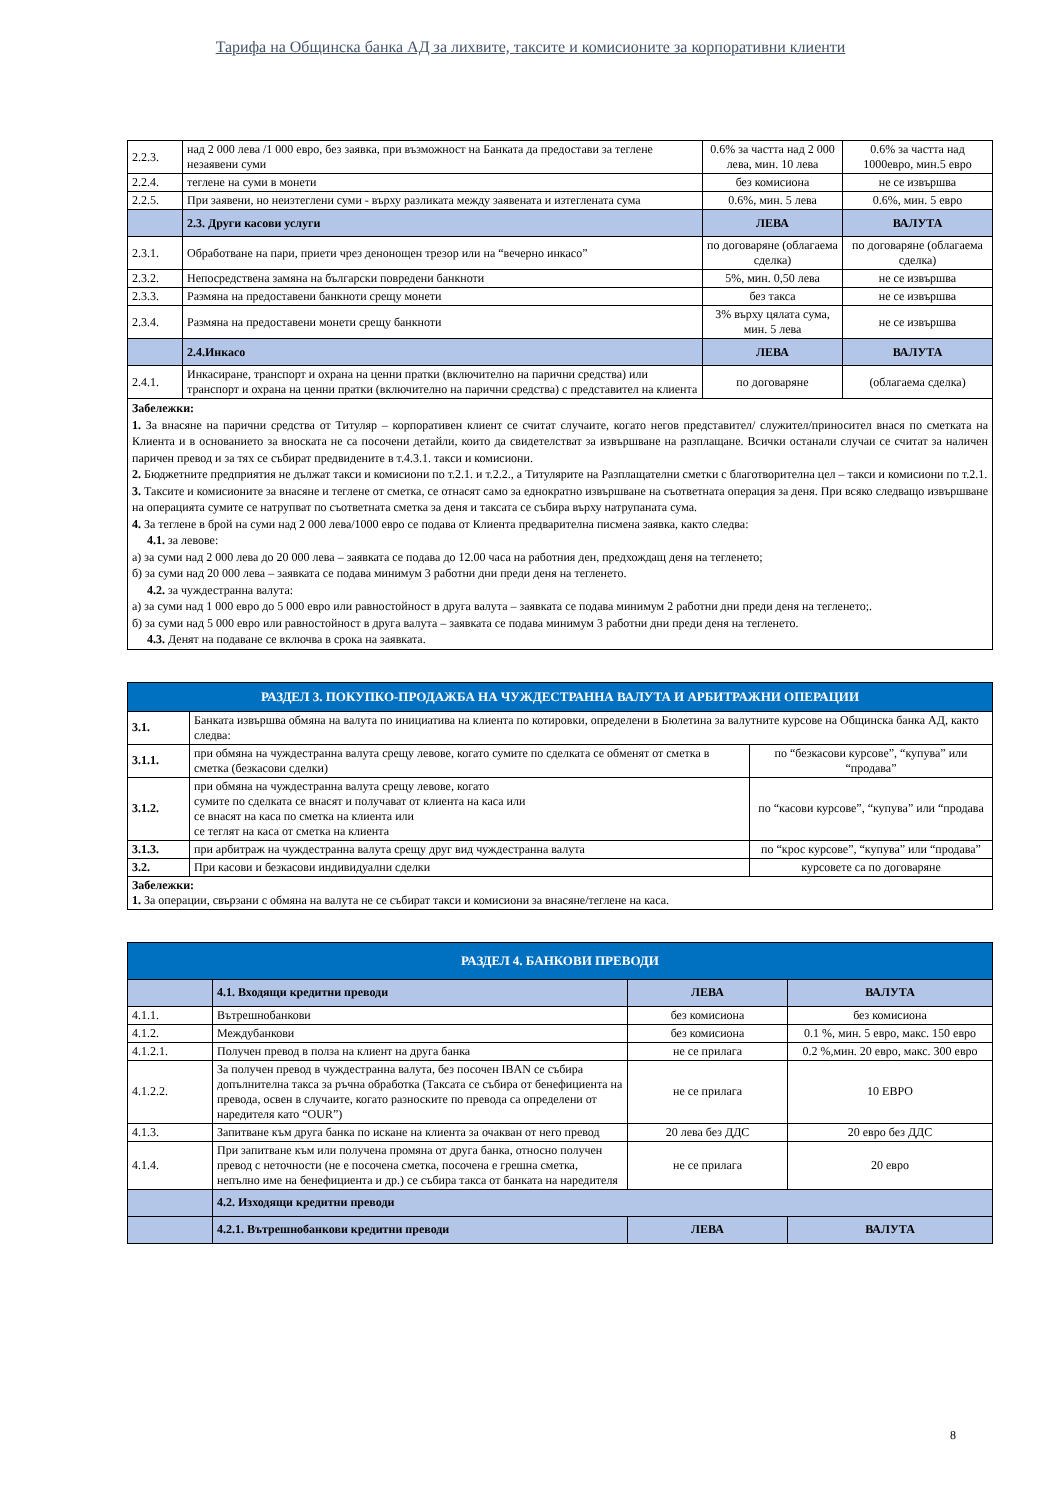Тарифа на Общинска банка АД за лихвите, таксите и комисионите за корпоративни клиенти
| 2.2.3. | над 2 000 лева /1 000 евро, без заявка, при възможност на Банката да предостави за теглене незаявени суми | 0.6% за частта над 2 000 лева, мин. 10 лева | 0.6% за частта над 1000евро, мин.5 евро |
| 2.2.4. | теглене на суми в монети | без комисиона | не се извършва |
| 2.2.5. | При заявени, но неизтеглени суми - върху разликата между заявената и изтеглената сума | 0.6%, мин. 5 лева | 0.6%, мин. 5 евро |
| | 2.3. Други касови услуги | ЛЕВА | ВАЛУТА |
| 2.3.1. | Обработване на пари, приети чрез денонощен трезор или на “вечерно инкасо” | по договаряне (облагаема сделка) | по договаряне (облагаема сделка) |
| 2.3.2. | Непосредствена замяна на български повредени банкноти | 5%, мин. 0,50 лева | не се извършва |
| 2.3.3. | Размяна на предоставени банкноти срещу монети | без такса | не се извършва |
| 2.3.4. | Размяна на предоставени монети срещу банкноти | 3% върху цялата сума, мин. 5 лева | не се извършва |
| | 2.4.Инкасо | ЛЕВА | ВАЛУТА |
| 2.4.1. | Инкасиране, транспорт и охрана на ценни пратки (включително на парични средства) или транспорт и охрана на ценни пратки (включително на парични средства) с представител на клиента | по договаряне | (облагаема сделка) |
| Забележки: 1. За внасяне на парични средства от Титуляр – корпоративен клиент се считат случаите, когато негов представител/ служител/приносител внася по сметката на Клиента и в основанието за вноската не са посочени детайли, които да свидетелстват за извършване на разплащане. Всички останали случаи се считат за наличен паричен превод и за тях се събират предвидените в т.4.3.1. такси и комисиони. 2. Бюджетните предприятия не дължат такси и комисиони по т.2.1. и т.2.2., а Титулярите на Разплащателни сметки с благотворителна цел – такси и комисиони по т.2.1. 3. Таксите и комисионите за внасяне и теглене от сметка, се отнасят само за еднократно извършване на съответната операция за деня. При всяко следващо извършване на операцията сумите се натрупват по съответната сметка за деня и таксата се събира върху натрупаната сума. 4. За теглене в брой на суми над 2 000 лева/1000 евро се подава от Клиента предварителна писмена заявка, както следва: 4.1. за левове: а) за суми над 2 000 лева до 20 000 лева – заявката се подава до 12.00 часа на работния ден, предхождащ деня на тегленето; б) за суми над 20 000 лева – заявката се подава минимум 3 работни дни преди деня на тегленето. 4.2. за чуждестранна валута: а) за суми над 1 000 евро до 5 000 евро или равностойност в друга валута – заявката се подава минимум 2 работни дни преди деня на тегленето;. б) за суми над 5 000 евро или равностойност в друга валута – заявката се подава минимум 3 работни дни преди деня на тегленето. 4.3. Денят на подаване се включва в срока на заявката. | | | |
| РАЗДЕЛ 3. ПОКУПКО-ПРОДАЖБА НА ЧУЖДЕСТРАННА ВАЛУТА И АРБИТРАЖНИ ОПЕРАЦИИ | | |
| 3.1. | Банката извършва обмяна на валута по инициатива на клиента по котировки, определени в Бюлетина за валутните курсове на Общинска банка АД, както следва: | |
| 3.1.1. | при обмяна на чуждестранна валута срещу левове, когато сумите по сделката се обменят от сметка в сметка (безкасови сделки) | по “безкасови курсове”, “купува” или “продава” |
| 3.1.2. | при обмяна на чуждестранна валута срещу левове, когато сумите по сделката се внасят и получават от клиента на каса или се внасят на каса по сметка на клиента или се теглят на каса от сметка на клиента | по “касови курсове”, “купува” или “продава |
| 3.1.3. | при арбитраж на чуждестранна валута срещу друг вид чуждестранна валута | по “крос курсове”, “купува” или “продава” |
| 3.2. | При касови и безкасови индивидуални сделки | курсовете са по договаряне |
| Забележки: 1. За операции, свързани с обмяна на валута не се събират такси и комисиони за внасяне/теглене на каса. | | |
| РАЗДЕЛ 4. БАНКОВИ ПРЕВОДИ | | | |
| | 4.1. Входящи кредитни преводи | ЛЕВА | ВАЛУТА |
| 4.1.1. | Вътрешнобанкови | без комисиона | без комисиона |
| 4.1.2. | Междубанкови | без комисиона | 0.1 %, мин. 5 евро, макс. 150 евро |
| 4.1.2.1. | Получен превод в полза на клиент на друга банка | не се прилага | 0.2 %,мин. 20 евро, макс. 300 евро |
| 4.1.2.2. | За получен превод в чуждестранна валута, без посочен IBAN се събира допълнителна такса за ръчна обработка (Таксата се събира от бенефициента на превода, освен в случаите, когато разноските по превода са определени от наредителя като “OUR”) | не се прилага | 10 ЕВРО |
| 4.1.3. | Запитване към друга банка по искане на клиента за очакван от него превод | 20 лева без ДДС | 20 евро без ДДС |
| 4.1.4. | При запитване към или получена промяна от друга банка, относно получен превод с неточности (не е посочена сметка, посочена е грешна сметка, непълно име на бенефициента и др.) се събира такса от банката на наредителя | не се прилага | 20 евро |
| | 4.2. Изходящи кредитни преводи | | |
| | 4.2.1. Вътрешнобанкови кредитни преводи | ЛЕВА | ВАЛУТА |
8